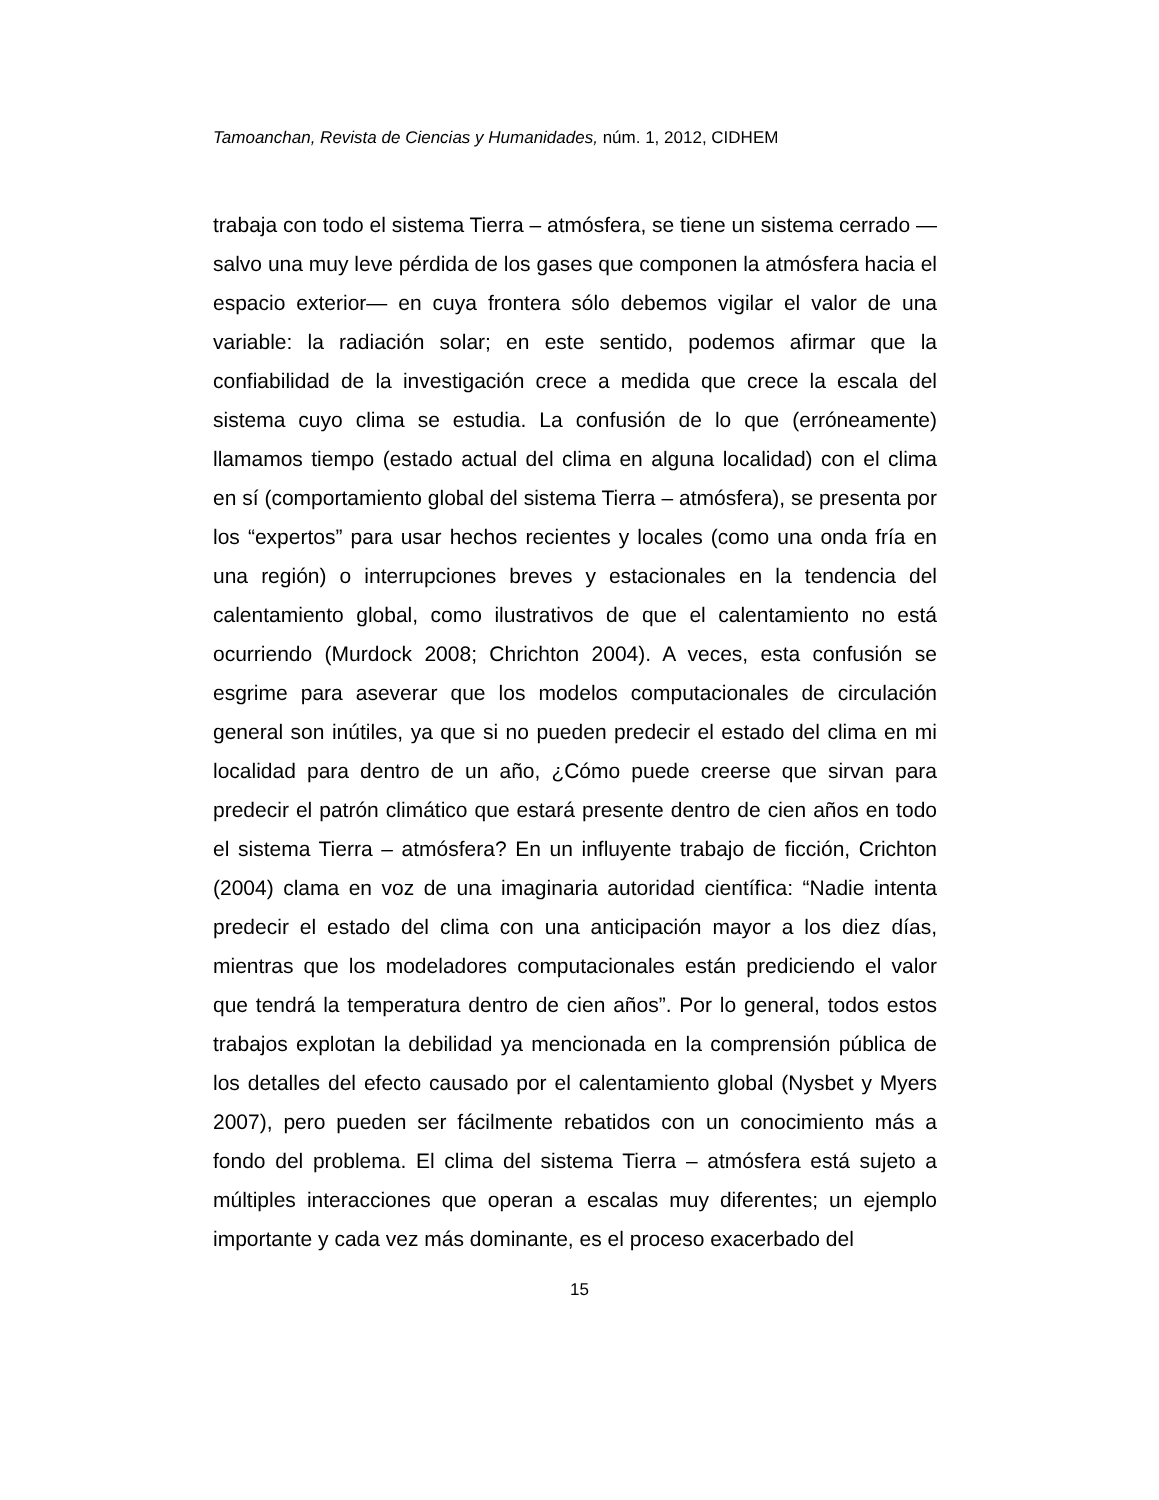Tamoanchan, Revista de Ciencias y Humanidades, núm. 1, 2012, CIDHEM
trabaja con todo el sistema Tierra – atmósfera, se tiene un sistema cerrado —salvo una muy leve pérdida de los gases que componen la atmósfera hacia el espacio exterior— en cuya frontera sólo debemos vigilar el valor de una variable: la radiación solar; en este sentido, podemos afirmar que la confiabilidad de la investigación crece a medida que crece la escala del sistema cuyo clima se estudia. La confusión de lo que (erróneamente) llamamos tiempo (estado actual del clima en alguna localidad) con el clima en sí (comportamiento global del sistema Tierra – atmósfera), se presenta por los “expertos” para usar hechos recientes y locales (como una onda fría en una región) o interrupciones breves y estacionales en la tendencia del calentamiento global, como ilustrativos de que el calentamiento no está ocurriendo (Murdock 2008; Chrichton 2004). A veces, esta confusión se esgrime para aseverar que los modelos computacionales de circulación general son inútiles, ya que si no pueden predecir el estado del clima en mi localidad para dentro de un año, ¿Cómo puede creerse que sirvan para predecir el patrón climático que estará presente dentro de cien años en todo el sistema Tierra – atmósfera? En un influyente trabajo de ficción, Crichton (2004) clama en voz de una imaginaria autoridad científica: “Nadie intenta predecir el estado del clima con una anticipación mayor a los diez días, mientras que los modeladores computacionales están prediciendo el valor que tendrá la temperatura dentro de cien años”. Por lo general, todos estos trabajos explotan la debilidad ya mencionada en la comprensión pública de los detalles del efecto causado por el calentamiento global (Nysbet y Myers 2007), pero pueden ser fácilmente rebatidos con un conocimiento más a fondo del problema. El clima del sistema Tierra – atmósfera está sujeto a múltiples interacciones que operan a escalas muy diferentes; un ejemplo importante y cada vez más dominante, es el proceso exacerbado del
15